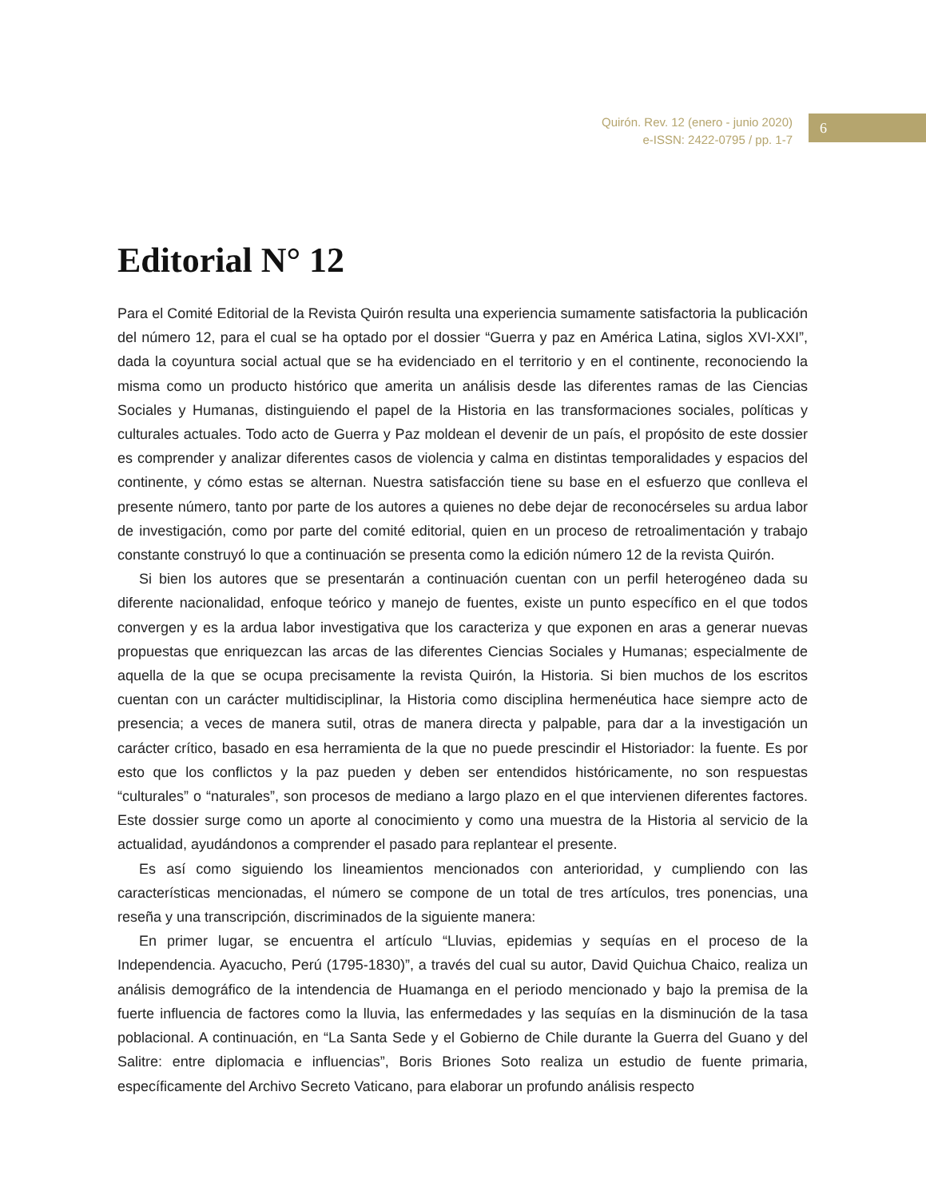Quirón. Rev. 12 (enero - junio 2020)
e-ISSN: 2422-0795 / pp. 1-7
6
Editorial N° 12
Para el Comité Editorial de la Revista Quirón resulta una experiencia sumamente satisfactoria la publicación del número 12, para el cual se ha optado por el dossier “Guerra y paz en América Latina, siglos XVI-XXI”, dada la coyuntura social actual que se ha evidenciado en el territorio y en el continente, reconociendo la misma como un producto histórico que amerita un análisis desde las diferentes ramas de las Ciencias Sociales y Humanas, distinguiendo el papel de la Historia en las transformaciones sociales, políticas y culturales actuales. Todo acto de Guerra y Paz moldean el devenir de un país, el propósito de este dossier es comprender y analizar diferentes casos de violencia y calma en distintas temporalidades y espacios del continente, y cómo estas se alternan. Nuestra satisfacción tiene su base en el esfuerzo que conlleva el presente número, tanto por parte de los autores a quienes no debe dejar de reconocérseles su ardua labor de investigación, como por parte del comité editorial, quien en un proceso de retroalimentación y trabajo constante construyó lo que a continuación se presenta como la edición número 12 de la revista Quirón.
Si bien los autores que se presentarán a continuación cuentan con un perfil heterogéneo dada su diferente nacionalidad, enfoque teórico y manejo de fuentes, existe un punto específico en el que todos convergen y es la ardua labor investigativa que los caracteriza y que exponen en aras a generar nuevas propuestas que enriquezcan las arcas de las diferentes Ciencias Sociales y Humanas; especialmente de aquella de la que se ocupa precisamente la revista Quirón, la Historia. Si bien muchos de los escritos cuentan con un carácter multidisciplinar, la Historia como disciplina hermenéutica hace siempre acto de presencia; a veces de manera sutil, otras de manera directa y palpable, para dar a la investigación un carácter crítico, basado en esa herramienta de la que no puede prescindir el Historiador: la fuente. Es por esto que los conflictos y la paz pueden y deben ser entendidos históricamente, no son respuestas “culturales” o “naturales”, son procesos de mediano a largo plazo en el que intervienen diferentes factores. Este dossier surge como un aporte al conocimiento y como una muestra de la Historia al servicio de la actualidad, ayudándonos a comprender el pasado para replantear el presente.
Es así como siguiendo los lineamientos mencionados con anterioridad, y cumpliendo con las características mencionadas, el número se compone de un total de tres artículos, tres ponencias, una reseña y una transcripción, discriminados de la siguiente manera:
En primer lugar, se encuentra el artículo “Lluvias, epidemias y sequías en el proceso de la Independencia. Ayacucho, Perú (1795-1830)”, a través del cual su autor, David Quichua Chaico, realiza un análisis demográfico de la intendencia de Huamanga en el periodo mencionado y bajo la premisa de la fuerte influencia de factores como la lluvia, las enfermedades y las sequías en la disminución de la tasa poblacional. A continuación, en “La Santa Sede y el Gobierno de Chile durante la Guerra del Guano y del Salitre: entre diplomacia e influencias”, Boris Briones Soto realiza un estudio de fuente primaria, específicamente del Archivo Secreto Vaticano, para elaborar un profundo análisis respecto